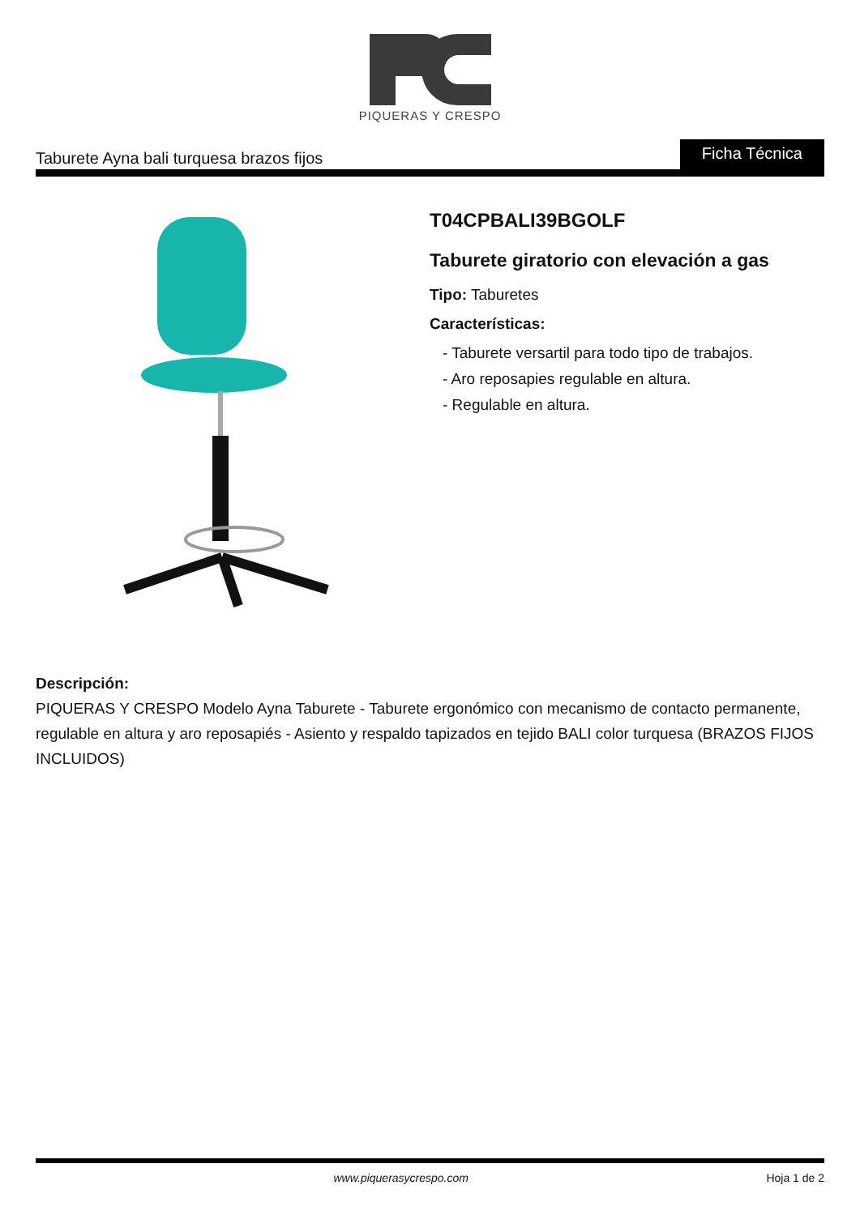PIQUERAS Y CRESPO
Taburete Ayna bali turquesa brazos fijos
Ficha Técnica
T04CPBALI39BGOLF
Taburete giratorio con elevación a gas
Tipo: Taburetes
Características:
- Taburete versartil para todo tipo de trabajos.
- Aro reposapies regulable en altura.
- Regulable en altura.
Descripción:
PIQUERAS Y CRESPO Modelo Ayna Taburete - Taburete ergonómico con mecanismo de contacto permanente, regulable en altura y aro reposapiés - Asiento y respaldo tapizados en tejido BALI color turquesa (BRAZOS FIJOS INCLUIDOS)
www.piquerasycrespo.com Hoja 1 de 2